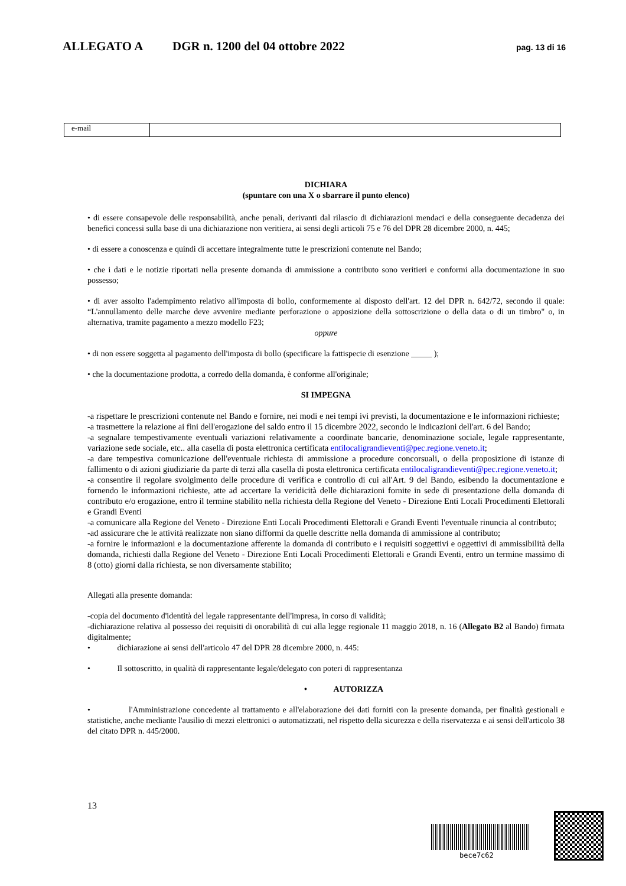ALLEGATO A DGR n. 1200 del 04 ottobre 2022 pag. 13 di 16
| e-mail | |
DICHIARA
(spuntare con una X o sbarrare il punto elenco)
• di essere consapevole delle responsabilità, anche penali, derivanti dal rilascio di dichiarazioni mendaci e della conseguente decadenza dei benefici concessi sulla base di una dichiarazione non veritiera, ai sensi degli articoli 75 e 76 del DPR 28 dicembre 2000, n. 445;
• di essere a conoscenza e quindi di accettare integralmente tutte le prescrizioni contenute nel Bando;
• che i dati e le notizie riportati nella presente domanda di ammissione a contributo sono veritieri e conformi alla documentazione in suo possesso;
• di aver assolto l'adempimento relativo all'imposta di bollo, conformemente al disposto dell'art. 12 del DPR n. 642/72, secondo il quale: “L'annullamento delle marche deve avvenire mediante perforazione o apposizione della sottoscrizione o della data o di un timbro" o, in alternativa, tramite pagamento a mezzo modello F23;
oppure
• di non essere soggetta al pagamento dell'imposta di bollo (specificare la fattispecie di esenzione _____ );
• che la documentazione prodotta, a corredo della domanda, è conforme all'originale;
SI IMPEGNA
-a rispettare le prescrizioni contenute nel Bando e fornire, nei modi e nei tempi ivi previsti, la documentazione e le informazioni richieste;
-a trasmettere la relazione ai fini dell'erogazione del saldo entro il 15 dicembre 2022, secondo le indicazioni dell'art. 6 del Bando;
-a segnalare tempestivamente eventuali variazioni relativamente a coordinate bancarie, denominazione sociale, legale rappresentante, variazione sede sociale, etc.. alla casella di posta elettronica certificata entilocaligrandieventi@pec.regione.veneto.it;
-a dare tempestiva comunicazione dell'eventuale richiesta di ammissione a procedure concorsuali, o della proposizione di istanze di fallimento o di azioni giudiziarie da parte di terzi alla casella di posta elettronica certificata entilocaligrandieventi@pec.regione.veneto.it;
-a consentire il regolare svolgimento delle procedure di verifica e controllo di cui all'Art. 9 del Bando, esibendo la documentazione e fornendo le informazioni richieste, atte ad accertare la veridicità delle dichiarazioni fornite in sede di presentazione della domanda di contributo e/o erogazione, entro il termine stabilito nella richiesta della Regione del Veneto - Direzione Enti Locali Procedimenti Elettorali e Grandi Eventi
-a comunicare alla Regione del Veneto - Direzione Enti Locali Procedimenti Elettorali e Grandi Eventi l'eventuale rinuncia al contributo;
-ad assicurare che le attività realizzate non siano difformi da quelle descritte nella domanda di ammissione al contributo;
-a fornire le informazioni e la documentazione afferente la domanda di contributo e i requisiti soggettivi e oggettivi di ammissibilità della domanda, richiesti dalla Regione del Veneto - Direzione Enti Locali Procedimenti Elettorali e Grandi Eventi, entro un termine massimo di 8 (otto) giorni dalla richiesta, se non diversamente stabilito;
Allegati alla presente domanda:
-copia del documento d'identità del legale rappresentante dell'impresa, in corso di validità;
-dichiarazione relativa al possesso dei requisiti di onorabilità di cui alla legge regionale 11 maggio 2018, n. 16 (Allegato B2 al Bando) firmata digitalmente;
• dichiarazione ai sensi dell'articolo 47 del DPR 28 dicembre 2000, n. 445:
• Il sottoscritto, in qualità di rappresentante legale/delegato con poteri di rappresentanza
• AUTORIZZA
• l'Amministrazione concedente al trattamento e all'elaborazione dei dati forniti con la presente domanda, per finalità gestionali e statistiche, anche mediante l'ausilio di mezzi elettronici o automatizzati, nel rispetto della sicurezza e della riservatezza e ai sensi dell'articolo 38 del citato DPR n. 445/2000.
13
bece7c62